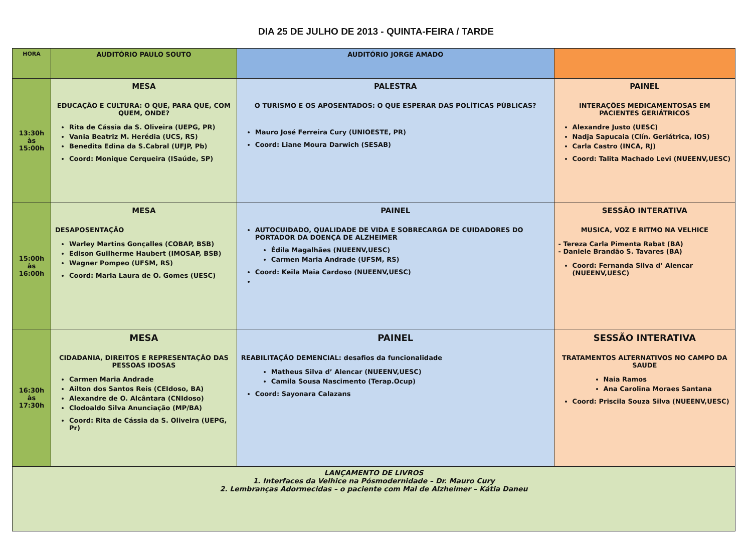DIA 25 DE JULHO DE 2013 - QUINTA-FEIRA / TARDE
| HORA | AUDITÓRIO PAULO SOUTO | AUDITÓRIO JORGE AMADO | |
| --- | --- | --- | --- |
| 13:30h às 15:00h | MESA EDUCAÇÃO E CULTURA: O QUE, PARA QUE, COM QUEM, ONDE? Rita de Cássia da S. Oliveira (UEPG, PR) Vania Beatriz M. Herédia (UCS, RS) Benedita Edina da S.Cabral (UFJP, Pb) Coord: Monique Cerqueira (ISaúde, SP) | PALESTRA O TURISMO E OS APOSENTADOS: O QUE ESPERAR DAS POLÍTICAS PÚBLICAS? Mauro José Ferreira Cury (UNIOESTE, PR) Coord: Liane Moura Darwich (SESAB) | PAINEL INTERAÇÕES MEDICAMENTOSAS EM PACIENTES GERIÁTRICOS Alexandre Justo (UESC) Nadja Sapucaia (Clín. Geriátrica, IOS) Carla Castro (INCA, RJ) Coord: Talita Machado Levi (NUEENV,UESC) |
| 15:00h às 16:00h | MESA DESAPOSENTAÇÃO Warley Martins Gonçalles (COBAP, BSB) Edison Guilherme Haubert (IMOSAP, BSB) Wagner Pompeo (UFSM, RS) Coord: Maria Laura de O. Gomes (UESC) | PAINEL AUTOCUIDADO, QUALIDADE DE VIDA E SOBRECARGA DE CUIDADORES DO PORTADOR DA DOENÇA DE ALZHEIMER Édila Magalhães (NUEENV,UESC) Carmen Maria Andrade (UFSM, RS) Coord: Keila Maia Cardoso (NUEENV,UESC) | SESSÃO INTERATIVA MUSICA, VOZ E RITMO NA VELHICE - Tereza Carla Pimenta Rabat (BA) - Daniele Brandão S. Tavares (BA) Coord: Fernanda Silva d’ Alencar (NUEENV,UESC) |
| 16:30h às 17:30h | MESA CIDADANIA, DIREITOS E REPRESENTAÇÃO DAS PESSOAS IDOSAS Carmen Maria Andrade Ailton dos Santos Reis (CEIdoso, BA) Alexandre de O. Alcântara (CNIdoso) Clodoaldo Silva Anunciação (MP/BA) Coord: Rita de Cássia da S. Oliveira (UEPG, Pr) | PAINEL REABILITAÇÃO DEMENCIAL: desafios da funcionalidade Matheus Silva d’ Alencar (NUEENV,UESC) Camila Sousa Nascimento (Terap.Ocup) Coord: Sayonara Calazans | SESSÃO INTERATIVA TRATAMENTOS ALTERNATIVOS NO CAMPO DA SAUDE Naia Ramos Ana Carolina Moraes Santana Coord: Priscila Souza Silva (NUEENV,UESC) |
| LANÇAMENTO DE LIVROS 1. Interfaces da Velhice na Pósmodernidade – Dr. Mauro Cury 2. Lembranças Adormecidas – o paciente com Mal de Alzheimer – Kátia Daneu | | | |